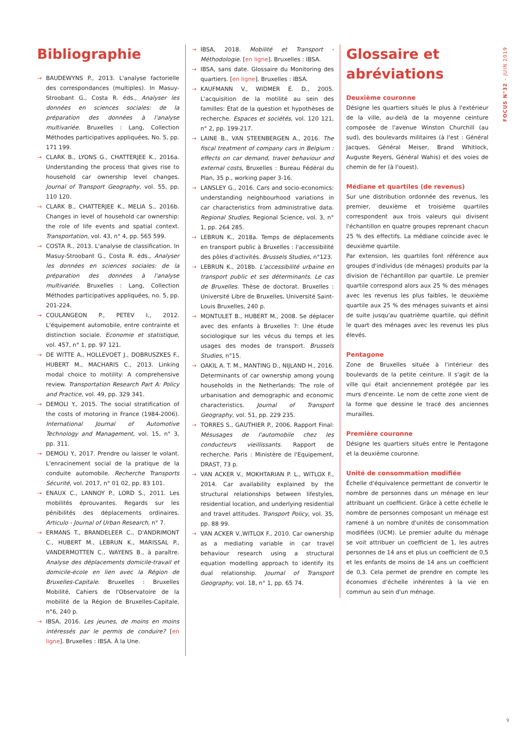FOCUS N°32 – JUIN 2019
Bibliographie
BAUDEWYNS P., 2013. L'analyse factorielle des correspondances (multiples). In Masuy-Stroobant G., Costa R. éds., Analyser les données en sciences sociales: de la préparation des données à l'analyse multivariée. Bruxelles : Lang, Collection Méthodes participatives appliquées, No. 5, pp. 171 199.
CLARK B., LYONS G., CHATTERJEE K., 2016a. Understanding the process that gives rise to household car ownership level changes. Journal of Transport Geography, vol. 55, pp. 110 120.
CLARK B., CHATTERJEE K., MELIA S., 2016b. Changes in level of household car ownership: the role of life events and spatial context. Transportation, vol. 43, n° 4, pp. 565 599.
COSTA R., 2013. L'analyse de classification. In Masuy-Stroobant G., Costa R. éds., Analyser les données en sciences sociales: de la préparation des données à l'analyse multivariée. Bruxelles : Lang, Collection Méthodes participatives appliquées, no. 5, pp. 201-224.
COULANGEON P., PETEV I., 2012. L'équipement automobile, entre contrainte et distinction sociale. Economie et statistique, vol. 457, n° 1, pp. 97 121.
DE WITTE A., HOLLEVOET J., DOBRUSZKES F., HUBERT M., MACHARIS C., 2013. Linking modal choice to motility: A comprehensive review. Transportation Research Part A: Policy and Practice, vol. 49, pp. 329 341.
DEMOLI Y., 2015. The social stratification of the costs of motoring in France (1984-2006). International Journal of Automotive Technology and Management, vol. 15, n° 3, pp. 311.
DEMOLI Y., 2017. Prendre ou laisser le volant. L'enracinement social de la pratique de la conduite automobile. Recherche Transports Sécurité, vol. 2017, n° 01 02, pp. 83 101.
ENAUX C., LANNOY P., LORD S., 2011. Les mobilités éprouvantes. Regards sur les pénibilités des déplacements ordinaires. Articulo - Journal of Urban Research, n° 7.
ERMANS T., BRANDELEER C., D'ANDRIMONT C., HUBERT M., LEBRUN K., MARISSAL P., VANDERMOTTEN C., WAYENS B., à paraître. Analyse des déplacements domicile-travail et domicile-école en lien avec la Région de Bruxelles-Capitale. Bruxelles : Bruxelles Mobilité, Cahiers de l'Observatoire de la mobilité de la Région de Bruxelles-Capitale, n°6, 240 p.
IBSA, 2016. Les jeunes, de moins en moins intéressés par le permis de conduire? [en ligne]. Bruxelles : IBSA. À la Une.
IBSA, 2018. Mobilité et Transport - Méthodologie. [en ligne]. Bruxelles : IBSA.
IBSA, sans date. Glossaire du Monitoring des quartiers. [en ligne]. Bruxelles : IBSA.
KAUFMANN V., WIDMER É. D., 2005. L'acquisition de la motilité au sein des familles: État de la question et hypothèses de recherche. Espaces et sociétés, vol. 120 121, n° 2, pp. 199-217.
LAINE B., VAN STEENBERGEN A., 2016. The fiscal treatment of company cars in Belgium : effects on car demand, travel behaviour and external costs, Bruxelles : Bureau Fédéral du Plan, 35 p., working paper 3-16.
LANSLEY G., 2016. Cars and socio-economics: understanding neighbourhood variations in car characteristics from administrative data. Regional Studies, Regional Science, vol. 3, n° 1, pp. 264 285.
LEBRUN K., 2018a. Temps de déplacements en transport public à Bruxelles : l'accessibilité des pôles d'activités. Brussels Studies, n°123.
LEBRUN K., 2018b. L'accessibilité urbaine en transport public et ses déterminants. Le cas de Bruxelles. Thèse de doctorat. Bruxelles : Université Libre de Bruxelles, Université Saint-Louis Bruxelles, 240 p.
MONTULET B., HUBERT M., 2008. Se déplacer avec des enfants à Bruxelles ?: Une étude sociologique sur les vécus du temps et les usages des modes de transport. Brussels Studies, n°15.
OAKIL A. T. M., MANTING D., NIJLAND H., 2016. Determinants of car ownership among young households in the Netherlands: The role of urbanisation and demographic and economic characteristics. Journal of Transport Geography, vol. 51, pp. 229 235.
TORRES S., GAUTHIER P., 2006. Rapport Final: Mésusages de l'automobile chez les conducteurs vieillissants. Rapport de recherche. Paris : Ministère de l'Equipement, DRAST, 73 p.
VAN ACKER V., MOKHTARIAN P. L., WITLOX F., 2014. Car availability explained by the structural relationships between lifestyles, residential location, and underlying residential and travel attitudes. Transport Policy, vol. 35, pp. 88 99.
VAN ACKER V.,WITLOX F., 2010. Car ownership as a mediating variable in car travel behaviour research using a structural equation modelling approach to identify its dual relationship. Journal of Transport Geography, vol. 18, n° 1, pp. 65 74.
Glossaire et abréviations
Deuxième couronne
Désigne les quartiers situés le plus à l'extérieur de la ville, au-delà de la moyenne ceinture composée de l'avenue Winston Churchill (au sud), des boulevards militaires (à l'est : Général Jacques, Général Meiser, Brand Whitlock, Auguste Reyers, Général Wahis) et des voies de chemin de fer (à l'ouest).
Médiane et quartiles (de revenus)
Sur une distribution ordonnée des revenus, les premier, deuxième et troisième quartiles correspondent aux trois valeurs qui divisent l'échantillon en quatre groupes reprenant chacun 25 % des effectifs. La médiane coïncide avec le deuxième quartile.
Par extension, les quartiles font référence aux groupes d'individus (de ménages) produits par la division de l'échantillon par quartile. Le premier quartile correspond alors aux 25 % des ménages avec les revenus les plus faibles, le deuxième quartile aux 25 % des ménages suivants et ainsi de suite jusqu'au quatrième quartile, qui définit le quart des ménages avec les revenus les plus élevés.
Pentagone
Zone de Bruxelles située à l'intérieur des boulevards de la petite ceinture. Il s'agit de la ville qui était anciennement protégée par les murs d'enceinte. Le nom de cette zone vient de la forme que dessine le tracé des anciennes murailles.
Première couronne
Désigne les quartiers situés entre le Pentagone et la deuxième couronne.
Unité de consommation modifiée
Échelle d'équivalence permettant de convertir le nombre de personnes dans un ménage en leur attribuant un coefficient. Grâce à cette échelle le nombre de personnes composant un ménage est ramené à un nombre d'unités de consommation modifiées (UCM). Le premier adulte du ménage se voit attribuer un coefficient de 1, les autres personnes de 14 ans et plus un coefficient de 0,5 et les enfants de moins de 14 ans un coefficient de 0,3. Cela permet de prendre en compte les économies d'échelle inhérentes à la vie en commun au sein d'un ménage.
9